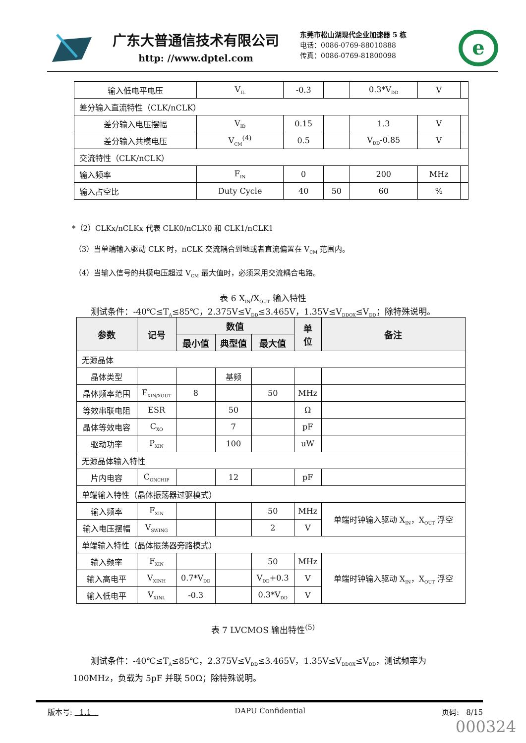广东大普通信技术有限公司
http: //www.dptel.com
东莞市松山湖现代企业加速器 5 栋
电话：0086-0769-88010888
传真：0086-0769-81800098
e
| 输入低电平电压 | V<sub>IL</sub> | -0.3 | | 0.3*V<sub>DD</sub> | V | |
| 差分输入直流特性（CLK/nCLK） | | | | | | |
| 差分输入电压摆幅 | V<sub>ID</sub> | 0.15 | | 1.3 | V | |
| 差分输入共模电压 | V<sub>CM</sub><sup>(4)</sup> | 0.5 | | V<sub>DD</sub>-0.85 | V | |
| 交流特性（CLK/nCLK） | | | | | | |
| 输入频率 | F<sub>IN</sub> | 0 | | 200 | MHz | |
| 输入占空比 | Duty Cycle | 40 | 50 | 60 | % | |
*（2）CLKx/nCLKx 代表 CLK0/nCLK0 和 CLK1/nCLK1
（3）当单端输入驱动 CLK 时，nCLK 交流耦合到地或者直流偏置在 V<sub>CM</sub> 范围内。
（4）当输入信号的共模电压超过 V<sub>CM</sub> 最大值时，必须采用交流耦合电路。
表 6 X<sub>IN</sub>/X<sub>OUT</sub> 输入特性
测试条件：-40℃≤T<sub>A</sub>≤85℃，2.375V≤V<sub>DD</sub>≤3.465V，1.35V≤V<sub>DDOX</sub>≤V<sub>DD</sub>；除特殊说明。
| 参数 | 记号 | 数值 | | | 单 位 | 备注 |
| --- | --- | --- | --- | --- | --- | --- |
| | | 最小值 | 典型值 | 最大值 | | |
| 无源晶体 | | | | | | |
| 晶体类型 | | | 基频 | | | |
| 晶体频率范围 | F<sub>XIN/XOUT</sub> | 8 | | 50 | MHz | |
| 等效串联电阻 | ESR | | 50 | | Ω | |
| 晶体等效电容 | C<sub>XO</sub> | | 7 | | pF | |
| 驱动功率 | P<sub>XIN</sub> | | 100 | | uW | |
| 无源晶体输入特性 | | | | | | |
| 片内电容 | C<sub>ONCHIP</sub> | | 12 | | pF | |
| 单端输入特性（晶体振荡器过驱模式） | | | | | | |
| 输入频率 | F<sub>XIN</sub> | | | 50 | MHz | 单端时钟输入驱动 X<sub>IN</sub>，X<sub>OUT</sub> 浮空 |
| 输入电压摆幅 | V<sub>SWING</sub> | | | 2 | V | |
| 单端输入特性（晶体振荡器旁路模式） | | | | | | |
| 输入频率 | F<sub>XIN</sub> | | | 50 | MHz | 单端时钟输入驱动 X<sub>IN</sub>，X<sub>OUT</sub> 浮空 |
| 输入高电平 | V<sub>XINH</sub> | 0.7*V<sub>DD</sub> | | V<sub>DD</sub>+0.3 | V | |
| 输入低电平 | V<sub>XINL</sub> | -0.3 | | 0.3*V<sub>DD</sub> | V | |
表 7 LVCMOS 输出特性<sup>(5)</sup>
测试条件：-40℃≤T<sub>A</sub>≤85℃，2.375V≤V<sub>DD</sub>≤3.465V，1.35V≤V<sub>DDOX</sub>≤V<sub>DD</sub>，测试频率为 100MHz，负载为 5pF 并联 50Ω；除特殊说明。
版本号: 1.1 DAPU Confidential 页码: 8/15
000324